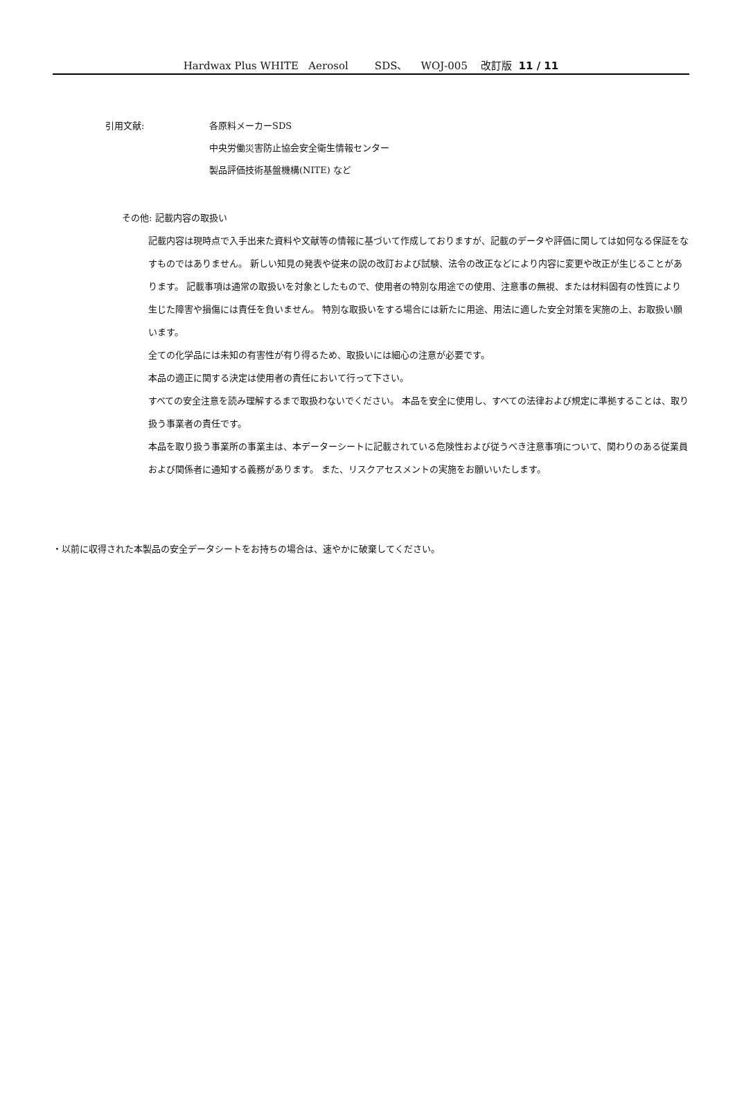Hardwax Plus WHITE Aerosol SDS、 WOJ-005 改訂版 11 / 11
引用文献: 各原料メーカーSDS
中央労働災害防止協会安全衛生情報センター
製品評価技術基盤機構(NITE) など
その他: 記載内容の取扱い
記載内容は現時点で入手出来た資料や文献等の情報に基づいて作成しておりますが、記載のデータや評価に関しては如何なる保証をなすものではありません。 新しい知見の発表や従来の説の改訂および試験、法令の改正などにより内容に変更や改正が生じることがあります。 記載事項は通常の取扱いを対象としたもので、使用者の特別な用途での使用、注意事の無視、または材料固有の性質により生じた障害や損傷には責任を負いません。 特別な取扱いをする場合には新たに用途、用法に適した安全対策を実施の上、お取扱い願います。
全ての化学品には未知の有害性が有り得るため、取扱いには細心の注意が必要です。
本品の適正に関する決定は使用者の責任において行って下さい。
すべての安全注意を読み理解するまで取扱わないでください。 本品を安全に使用し、すべての法律および規定に準拠することは、取り扱う事業者の責任です。
本品を取り扱う事業所の事業主は、本データーシートに記載されている危険性および従うべき注意事項について、関わりのある従業員および関係者に通知する義務があります。 また、リスクアセスメントの実施をお願いいたします。
・以前に収得された本製品の安全データシートをお持ちの場合は、速やかに破棄してください。